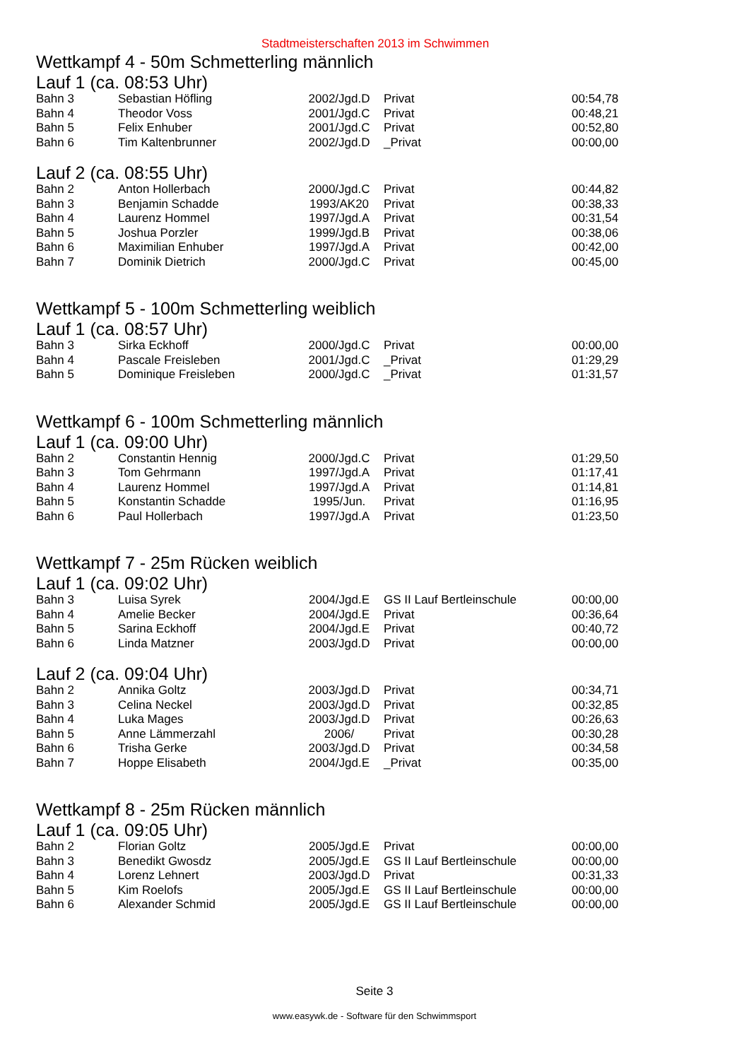Stadtmeisterschaften 2013 im Schwimmen
Wettkampf 4 - 50m Schmetterling männlich
Lauf 1 (ca. 08:53 Uhr)
| Bahn 3 | Sebastian Höfling | 2002/Jgd.D | Privat | 00:54,78 |
| Bahn 4 | Theodor Voss | 2001/Jgd.C | Privat | 00:48,21 |
| Bahn 5 | Felix Enhuber | 2001/Jgd.C | Privat | 00:52,80 |
| Bahn 6 | Tim Kaltenbrunner | 2002/Jgd.D | _Privat | 00:00,00 |
Lauf 2 (ca. 08:55 Uhr)
| Bahn 2 | Anton Hollerbach | 2000/Jgd.C | Privat | 00:44,82 |
| Bahn 3 | Benjamin Schadde | 1993/AK20 | Privat | 00:38,33 |
| Bahn 4 | Laurenz Hommel | 1997/Jgd.A | Privat | 00:31,54 |
| Bahn 5 | Joshua Porzler | 1999/Jgd.B | Privat | 00:38,06 |
| Bahn 6 | Maximilian Enhuber | 1997/Jgd.A | Privat | 00:42,00 |
| Bahn 7 | Dominik Dietrich | 2000/Jgd.C | Privat | 00:45,00 |
Wettkampf 5 - 100m Schmetterling weiblich
Lauf 1 (ca. 08:57 Uhr)
| Bahn 3 | Sirka Eckhoff | 2000/Jgd.C | Privat | 00:00,00 |
| Bahn 4 | Pascale Freisleben | 2001/Jgd.C | _Privat | 01:29,29 |
| Bahn 5 | Dominique Freisleben | 2000/Jgd.C | _Privat | 01:31,57 |
Wettkampf 6 - 100m Schmetterling männlich
Lauf 1 (ca. 09:00 Uhr)
| Bahn 2 | Constantin Hennig | 2000/Jgd.C | Privat | 01:29,50 |
| Bahn 3 | Tom Gehrmann | 1997/Jgd.A | Privat | 01:17,41 |
| Bahn 4 | Laurenz Hommel | 1997/Jgd.A | Privat | 01:14,81 |
| Bahn 5 | Konstantin Schadde | 1995/Jun. | Privat | 01:16,95 |
| Bahn 6 | Paul Hollerbach | 1997/Jgd.A | Privat | 01:23,50 |
Wettkampf 7 - 25m Rücken weiblich
Lauf 1 (ca. 09:02 Uhr)
| Bahn 3 | Luisa Syrek | 2004/Jgd.E | GS II Lauf Bertleinschule | 00:00,00 |
| Bahn 4 | Amelie Becker | 2004/Jgd.E | Privat | 00:36,64 |
| Bahn 5 | Sarina Eckhoff | 2004/Jgd.E | Privat | 00:40,72 |
| Bahn 6 | Linda Matzner | 2003/Jgd.D | Privat | 00:00,00 |
Lauf 2 (ca. 09:04 Uhr)
| Bahn 2 | Annika Goltz | 2003/Jgd.D | Privat | 00:34,71 |
| Bahn 3 | Celina Neckel | 2003/Jgd.D | Privat | 00:32,85 |
| Bahn 4 | Luka Mages | 2003/Jgd.D | Privat | 00:26,63 |
| Bahn 5 | Anne Lämmerzahl | 2006/ | Privat | 00:30,28 |
| Bahn 6 | Trisha Gerke | 2003/Jgd.D | Privat | 00:34,58 |
| Bahn 7 | Hoppe Elisabeth | 2004/Jgd.E | _Privat | 00:35,00 |
Wettkampf 8 - 25m Rücken männlich
Lauf 1 (ca. 09:05 Uhr)
| Bahn 2 | Florian Goltz | 2005/Jgd.E | Privat | 00:00,00 |
| Bahn 3 | Benedikt Gwosdz | 2005/Jgd.E | GS II Lauf Bertleinschule | 00:00,00 |
| Bahn 4 | Lorenz Lehnert | 2003/Jgd.D | Privat | 00:31,33 |
| Bahn 5 | Kim Roelofs | 2005/Jgd.E | GS II Lauf Bertleinschule | 00:00,00 |
| Bahn 6 | Alexander Schmid | 2005/Jgd.E | GS II Lauf Bertleinschule | 00:00,00 |
Seite 3
www.easywk.de - Software für den Schwimmsport